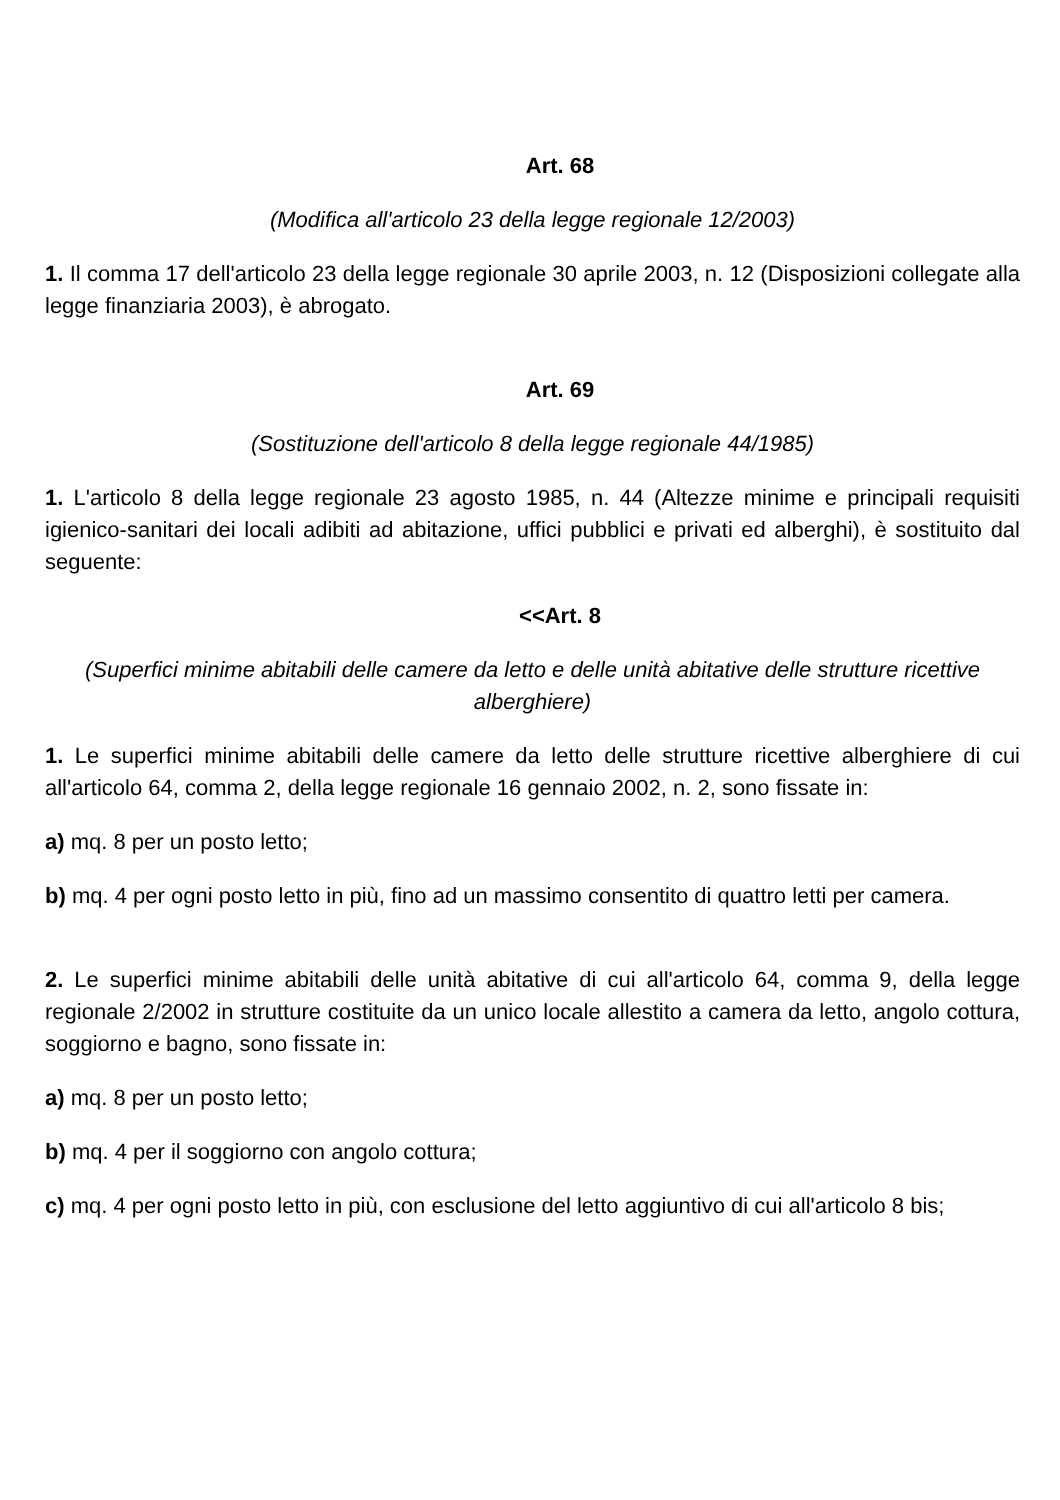Art. 68
(Modifica all'articolo 23 della legge regionale 12/2003)
1. Il comma 17 dell'articolo 23 della legge regionale 30 aprile 2003, n. 12 (Disposizioni collegate alla legge finanziaria 2003), è abrogato.
Art. 69
(Sostituzione dell'articolo 8 della legge regionale 44/1985)
1. L'articolo 8 della legge regionale 23 agosto 1985, n. 44 (Altezze minime e principali requisiti igienico-sanitari dei locali adibiti ad abitazione, uffici pubblici e privati ed alberghi), è sostituito dal seguente:
<<Art. 8
(Superfici minime abitabili delle camere da letto e delle unità abitative delle strutture ricettive alberghiere)
1. Le superfici minime abitabili delle camere da letto delle strutture ricettive alberghiere di cui all'articolo 64, comma 2, della legge regionale 16 gennaio 2002, n. 2, sono fissate in:
a) mq. 8 per un posto letto;
b) mq. 4 per ogni posto letto in più, fino ad un massimo consentito di quattro letti per camera.
2. Le superfici minime abitabili delle unità abitative di cui all'articolo 64, comma 9, della legge regionale 2/2002 in strutture costituite da un unico locale allestito a camera da letto, angolo cottura, soggiorno e bagno, sono fissate in:
a) mq. 8 per un posto letto;
b) mq. 4 per il soggiorno con angolo cottura;
c) mq. 4 per ogni posto letto in più, con esclusione del letto aggiuntivo di cui all'articolo 8 bis;